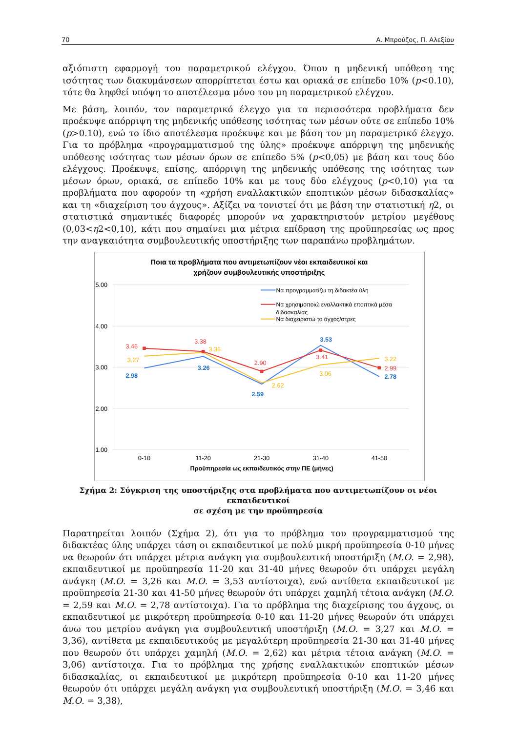70 Α. Μπρούζος, Π. Αλεξίου
αξιόπιστη εφαρμογή του παραμετρικού ελέγχου. Όπου η μηδενική υπόθεση της ισότητας των διακυμάνσεων απορρίπτεται έστω και οριακά σε επίπεδο 10% (p<0.10), τότε θα ληφθεί υπόψη το αποτέλεσμα μόνο του μη παραμετρικού ελέγχου.
Με βάση, λοιπόν, τον παραμετρικό έλεγχο για τα περισσότερα προβλήματα δεν προέκυψε απόρριψη της μηδενικής υπόθεσης ισότητας των μέσων ούτε σε επίπεδο 10% (p>0.10), ενώ το ίδιο αποτέλεσμα προέκυψε και με βάση τον μη παραμετρικό έλεγχο. Για το πρόβλημα «προγραμματισμού της ύλης» προέκυψε απόρριψη της μηδενικής υπόθεσης ισότητας των μέσων όρων σε επίπεδο 5% (p<0,05) με βάση και τους δύο ελέγχους. Προέκυψε, επίσης, απόρριψη της μηδενικής υπόθεσης της ισότητας των μέσων όρων, οριακά, σε επίπεδο 10% και με τους δύο ελέγχους (p<0,10) για τα προβλήματα που αφορούν τη «χρήση εναλλακτικών εποπτικών μέσων διδασκαλίας» και τη «διαχείριση του άγχους». Αξίζει να τονιστεί ότι με βάση την στατιστική η2, οι στατιστικά σημαντικές διαφορές μπορούν να χαρακτηριστούν μετρίου μεγέθους (0,03<η2<0,10), κάτι που σημαίνει μια μέτρια επίδραση της προϋπηρεσίας ως προς την αναγκαιότητα συμβουλευτικής υποστήριξης των παραπάνω προβλημάτων.
Ποια τα προβλήματα που αντιμετωπίζουν νέοι εκπαιδευτικοί και
χρήζουν συμβουλευτικής υποστήριξης
5.00
4.00
3.00
2.00
1.00
0-10
11-20
21-30
31-40
41-50
Προϋπηρεσία ως εκπαιδευτικός στην ΠΕ (μήνες)
2.98
3.26
2.59
3.53
2.78
3.46
3.38
2.90
3.41
2.99
3.27
3.36
2.62
3.06
3.22
Να προγραμματίζω τη διδακτέα ύλη
Να χρησιμοποιώ εναλλακτικά εποπτικά μέσα
διδασκαλίας
Να διαχειριστώ το άγχος/στρες
Σχήμα 2: Σύγκριση της υποστήριξης στα προβλήματα που αντιμετωπίζουν οι νέοι εκπαιδευτικοί
σε σχέση με την προϋπηρεσία
Παρατηρείται λοιπόν (Σχήμα 2), ότι για το πρόβλημα του προγραμματισμού της διδακτέας ύλης υπάρχει τάση οι εκπαιδευτικοί με πολύ μικρή προϋπηρεσία 0-10 μήνες να θεωρούν ότι υπάρχει μέτρια ανάγκη για συμβουλευτική υποστήριξη (Μ.Ο. = 2,98), εκπαιδευτικοί με προϋπηρεσία 11-20 και 31-40 μήνες θεωρούν ότι υπάρχει μεγάλη ανάγκη (Μ.Ο. = 3,26 και Μ.Ο. = 3,53 αντίστοιχα), ενώ αντίθετα εκπαιδευτικοί με προϋπηρεσία 21-30 και 41-50 μήνες θεωρούν ότι υπάρχει χαμηλή τέτοια ανάγκη (Μ.Ο. = 2,59 και Μ.Ο. = 2,78 αντίστοιχα). Για το πρόβλημα της διαχείρισης του άγχους, οι εκπαιδευτικοί με μικρότερη προϋπηρεσία 0-10 και 11-20 μήνες θεωρούν ότι υπάρχει άνω του μετρίου ανάγκη για συμβουλευτική υποστήριξη (Μ.Ο. = 3,27 και Μ.Ο. = 3,36), αντίθετα με εκπαιδευτικούς με μεγαλύτερη προϋπηρεσία 21-30 και 31-40 μήνες που θεωρούν ότι υπάρχει χαμηλή (Μ.Ο. = 2,62) και μέτρια τέτοια ανάγκη (Μ.Ο. = 3,06) αντίστοιχα. Για το πρόβλημα της χρήσης εναλλακτικών εποπτικών μέσων διδασκαλίας, οι εκπαιδευτικοί με μικρότερη προϋπηρεσία 0-10 και 11-20 μήνες θεωρούν ότι υπάρχει μεγάλη ανάγκη για συμβουλευτική υποστήριξη (Μ.Ο. = 3,46 και Μ.Ο. = 3,38),